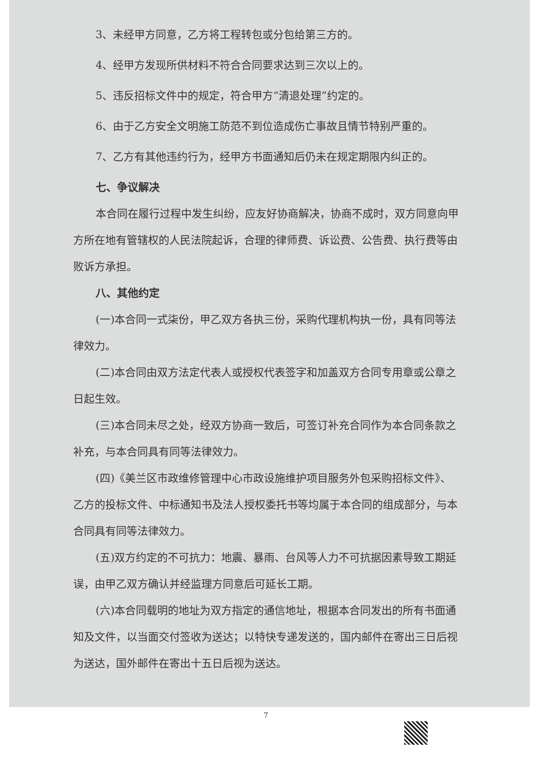3、未经甲方同意，乙方将工程转包或分包给第三方的。
4、经甲方发现所供材料不符合合同要求达到三次以上的。
5、违反招标文件中的规定，符合甲方“清退处理”约定的。
6、由于乙方安全文明施工防范不到位造成伤亡事故且情节特别严重的。
7、乙方有其他违约行为，经甲方书面通知后仍未在规定期限内纠正的。
七、争议解决
本合同在履行过程中发生纠纷，应友好协商解决，协商不成时，双方同意向甲方所在地有管辖权的人民法院起诉，合理的律师费、诉讼费、公告费、执行费等由败诉方承担。
八、其他约定
(一)本合同一式柒份，甲乙双方各执三份，采购代理机构执一份，具有同等法律效力。
(二)本合同由双方法定代表人或授权代表签字和加盖双方合同专用章或公章之日起生效。
(三)本合同未尽之处，经双方协商一致后，可签订补充合同作为本合同条款之补充，与本合同具有同等法律效力。
(四)《美兰区市政维修管理中心市政设施维护项目服务外包采购招标文件》、乙方的投标文件、中标通知书及法人授权委托书等均属于本合同的组成部分，与本合同具有同等法律效力。
(五)双方约定的不可抗力：地震、暴雨、台风等人力不可抗据因素导致工期延误，由甲乙双方确认并经监理方同意后可延长工期。
(六)本合同载明的地址为双方指定的通信地址，根据本合同发出的所有书面通知及文件，以当面交付签收为送达；以特快专递发送的，国内邮件在寄出三日后视为送达，国外邮件在寄出十五日后视为送达。
7